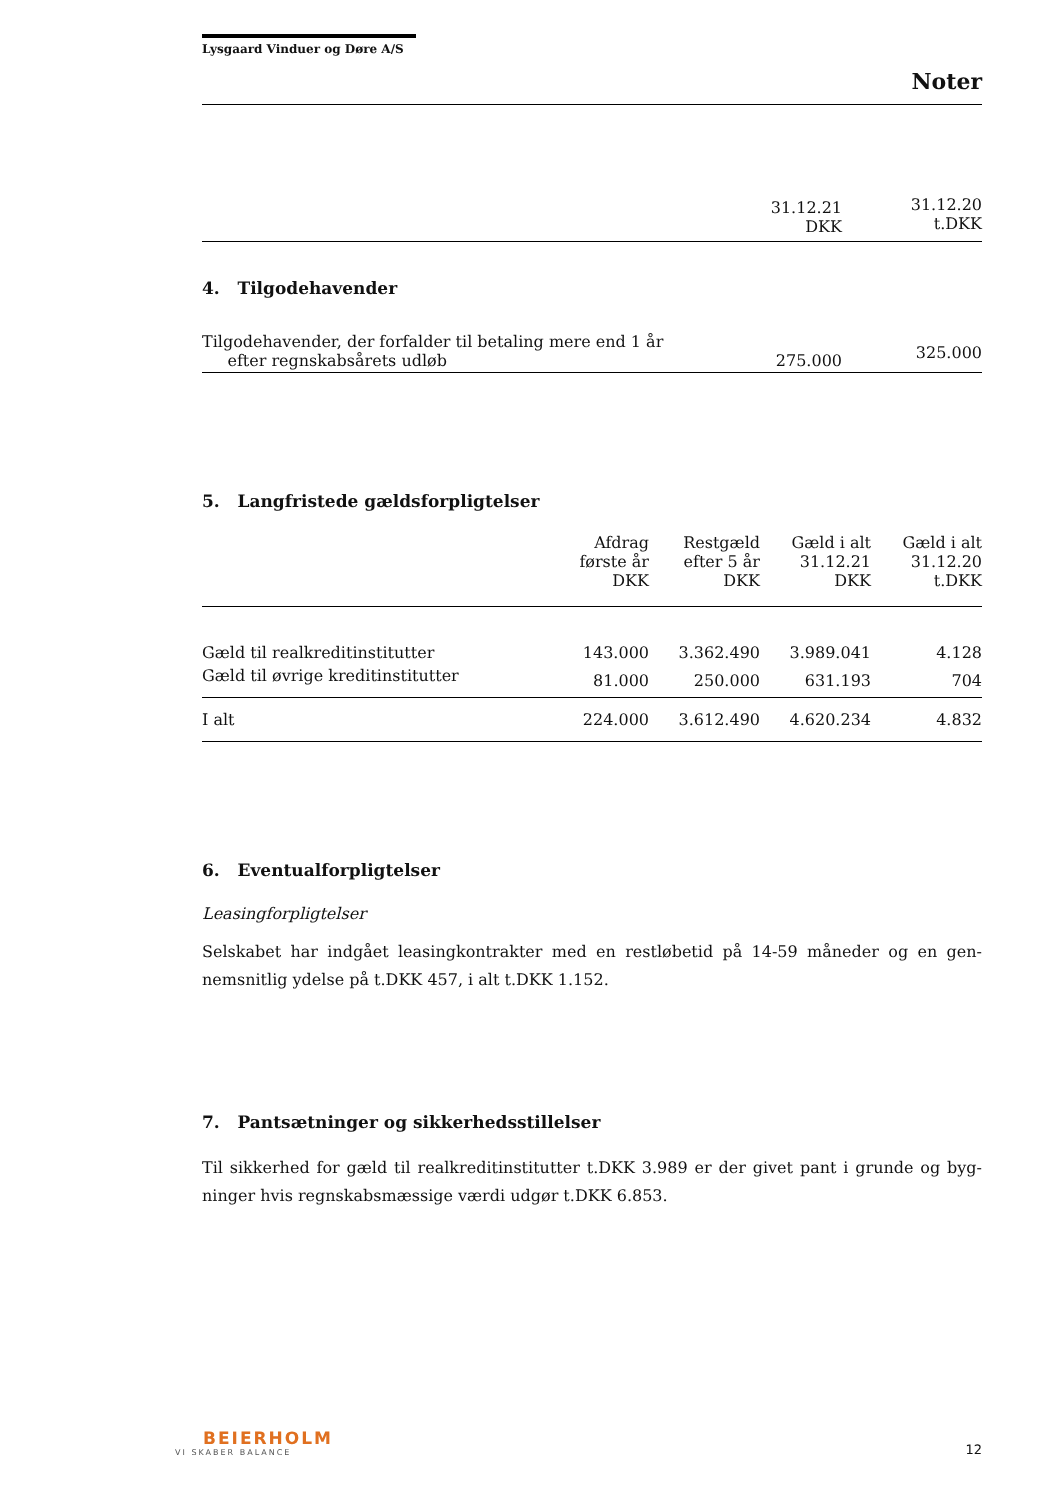Lysgaard Vinduer og Døre A/S
Noter
| | 31.12.21 DKK | 31.12.20 t.DKK |
| --- | --- | --- |
4. Tilgodehavender
| Tilgodehavender, der forfalder til betaling mere end 1 år efter regnskabsårets udløb | 275.000 | 325.000 |
5. Langfristede gældsforpligtelser
| | Afdrag første år DKK | Restgæld efter 5 år DKK | Gæld i alt 31.12.21 DKK | Gæld i alt 31.12.20 t.DKK |
| --- | --- | --- | --- | --- |
| Gæld til realkreditinstitutter | 143.000 | 3.362.490 | 3.989.041 | 4.128 |
| Gæld til øvrige kreditinstitutter | 81.000 | 250.000 | 631.193 | 704 |
| I alt | 224.000 | 3.612.490 | 4.620.234 | 4.832 |
6. Eventualforpligtelser
Leasingforpligtelser
Selskabet har indgået leasingkontrakter med en restløbetid på 14-59 måneder og en gen-nemsnitlig ydelse på t.DKK 457, i alt t.DKK 1.152.
7. Pantsætninger og sikkerhedsstillelser
Til sikkerhed for gæld til realkreditinstitutter t.DKK 3.989 er der givet pant i grunde og byg-ninger hvis regnskabsmæssige værdi udgør t.DKK 6.853.
BEIERHOLM
VI SKABER BALANCE
12